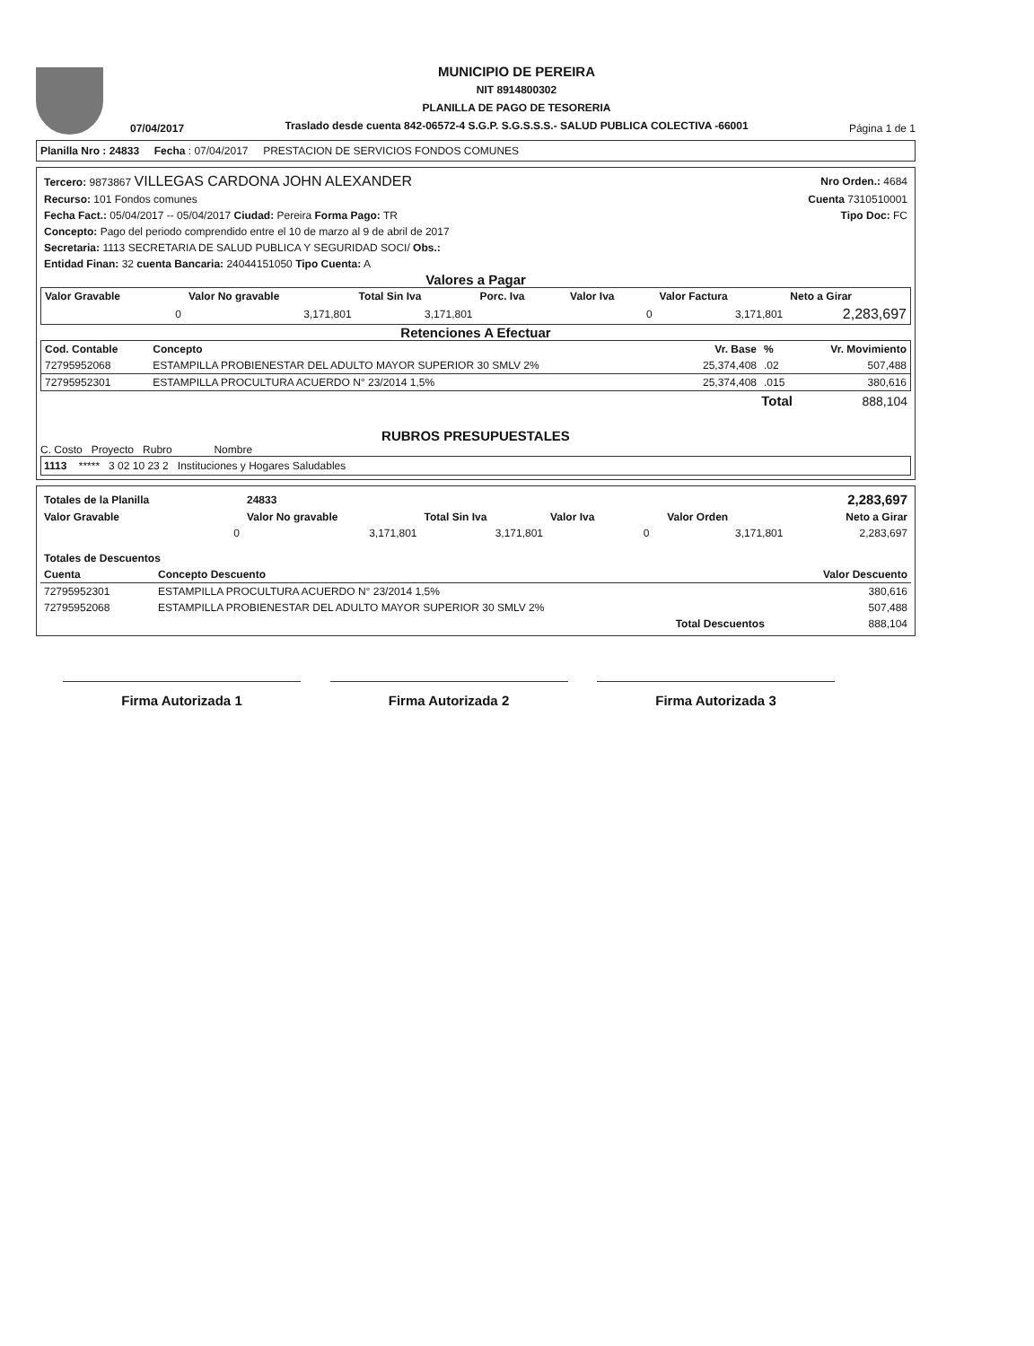07/04/2017
MUNICIPIO DE PEREIRA
NIT 8914800302
PLANILLA DE PAGO DE TESORERIA
Traslado desde cuenta 842-06572-4 S.G.P. S.G.S.S.S.- SALUD PUBLICA COLECTIVA -66001
Página 1 de 1
Planilla Nro : 24833 Fecha : 07/04/2017 PRESTACION DE SERVICIOS FONDOS COMUNES
| Tercero: 9873867 VILLEGAS CARDONA JOHN ALEXANDER | Nro Orden.: 4684 |
| Recurso: 101 Fondos comunes | Cuenta 7310510001 |
| Fecha Fact.: 05/04/2017 -- 05/04/2017 Ciudad: Pereira Forma Pago: TR | Tipo Doc: FC |
| Concepto: Pago del periodo comprendido entre el 10 de marzo al 9 de abril de 2017 | |
| Secretaria: 1113 SECRETARIA DE SALUD PUBLICA Y SEGURIDAD SOCI/ Obs.: | |
| Entidad Finan: 32 cuenta Bancaria: 24044151050 Tipo Cuenta: A | |
Valores a Pagar
| Valor Gravable | Valor No gravable | Total Sin Iva | Porc. Iva | Valor Iva | Valor Factura | Neto a Girar |
| --- | --- | --- | --- | --- | --- | --- |
| 0 | 3,171,801 | 3,171,801 | | 0 | 3,171,801 | 2,283,697 |
Retenciones A Efectuar
| Cod. Contable | Concepto | Vr. Base | % | Vr. Movimiento |
| --- | --- | --- | --- | --- |
| 72795952068 | ESTAMPILLA PROBIENESTAR DEL ADULTO MAYOR SUPERIOR 30 SMLV 2% | 25,374,408 | .02 | 507,488 |
| 72795952301 | ESTAMPILLA PROCULTURA ACUERDO N° 23/2014 1,5% | 25,374,408 | .015 | 380,616 |
| Total | 888,104 |
RUBROS PRESUPUESTALES
C. Costo Proyecto Rubro Nombre
1113 ***** 3 02 10 23 2 Instituciones y Hogares Saludables
| Totales de la Planilla | 24833 | | | | | 2,283,697 |
| Valor Gravable | Valor No gravable | Total Sin Iva | Valor Iva | | Valor Orden | Neto a Girar |
| 0 | 3,171,801 | 3,171,801 | | 0 | 3,171,801 | 2,283,697 |
| Totales de Descuentos | | |
| --- | --- | --- |
| Cuenta | Concepto Descuento | Valor Descuento |
| 72795952301 | ESTAMPILLA PROCULTURA ACUERDO N° 23/2014 1,5% | 380,616 |
| 72795952068 | ESTAMPILLA PROBIENESTAR DEL ADULTO MAYOR SUPERIOR 30 SMLV 2% | 507,488 |
| | Total Descuentos | 888,104 |
Firma Autorizada 1 Firma Autorizada 2 Firma Autorizada 3